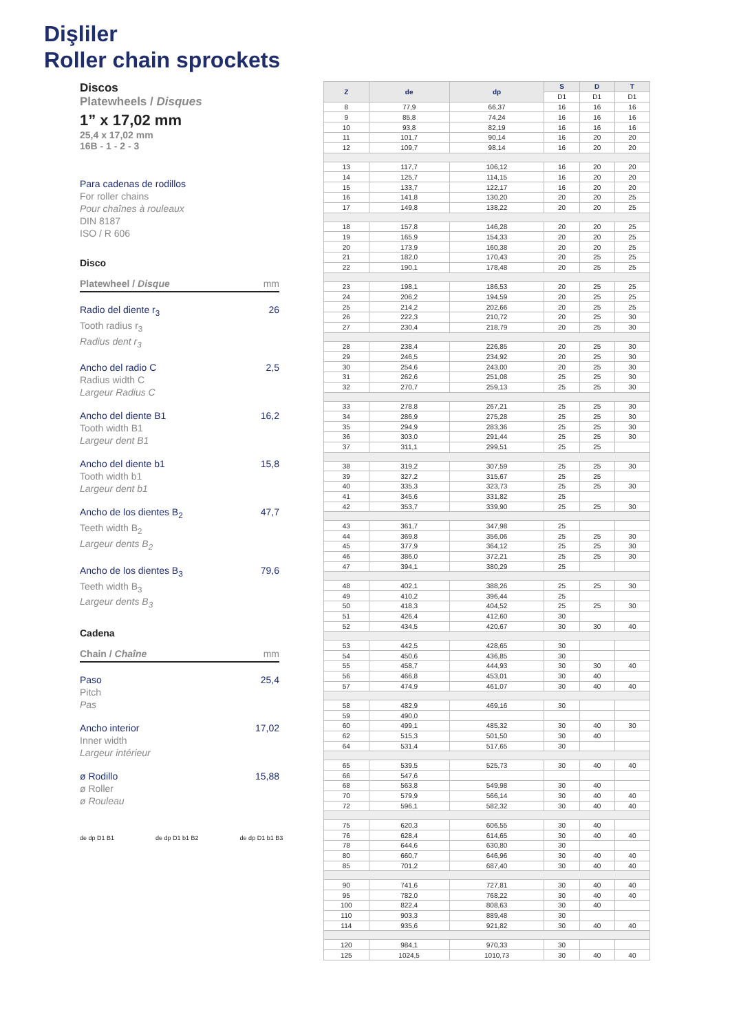Dişliler
Roller chain sprockets
Discos
Platewheels / Disques
1” x 17,02 mm
25,4 x 17,02 mm
16B - 1 - 2 - 3
Para cadenas de rodillos
For roller chains
Pour chaînes à rouleaux
DIN 8187
ISO / R 606
Disco
Platewheel / Disque mm
Radio del diente r<sub>3</sub>
Tooth radius r<sub>3</sub>
Radius dent r<sub>3</sub>
26
Ancho del radio C
Radius width C
Largeur Radius C
2,5
Ancho del diente B1
Tooth width B1
Largeur dent B1
16,2
Ancho del diente b1
Tooth width b1
Largeur dent b1
15,8
Ancho de los dientes B<sub>2</sub>
Teeth width B<sub>2</sub>
Largeur dents B<sub>2</sub>
47,7
Ancho de los dientes B<sub>3</sub>
Teeth width B<sub>3</sub>
Largeur dents B<sub>3</sub>
79,6
Cadena
Chain / Chaîne mm
Paso
Pitch
Pas
25,4
Ancho interior
Inner width
Largeur intérieur
17,02
ø Rodillo
ø Roller
ø Rouleau
15,88
de dp D1 B1 de dp D1 b1 B2 de dp D1 b1 B3
| Z | de | dp | S | D | T |
| --- | --- | --- | --- | --- | --- |
| | | | D1 | D1 | D1 |
| 8 | 77,9 | 66,37 | 16 | 16 | 16 |
| 9 | 85,8 | 74,24 | 16 | 16 | 16 |
| 10 | 93,8 | 82,19 | 16 | 16 | 16 |
| 11 | 101,7 | 90,14 | 16 | 20 | 20 |
| 12 | 109,7 | 98,14 | 16 | 20 | 20 |
| 13 | 117,7 | 106,12 | 16 | 20 | 20 |
| 14 | 125,7 | 114,15 | 16 | 20 | 20 |
| 15 | 133,7 | 122,17 | 16 | 20 | 20 |
| 16 | 141,8 | 130,20 | 20 | 20 | 25 |
| 17 | 149,8 | 138,22 | 20 | 20 | 25 |
| 18 | 157,8 | 146,28 | 20 | 20 | 25 |
| 19 | 165,9 | 154,33 | 20 | 20 | 25 |
| 20 | 173,9 | 160,38 | 20 | 20 | 25 |
| 21 | 182,0 | 170,43 | 20 | 25 | 25 |
| 22 | 190,1 | 178,48 | 20 | 25 | 25 |
| 23 | 198,1 | 186,53 | 20 | 25 | 25 |
| 24 | 206,2 | 194,59 | 20 | 25 | 25 |
| 25 | 214,2 | 202,66 | 20 | 25 | 25 |
| 26 | 222,3 | 210,72 | 20 | 25 | 30 |
| 27 | 230,4 | 218,79 | 20 | 25 | 30 |
| 28 | 238,4 | 226,85 | 20 | 25 | 30 |
| 29 | 246,5 | 234,92 | 20 | 25 | 30 |
| 30 | 254,6 | 243,00 | 20 | 25 | 30 |
| 31 | 262,6 | 251,08 | 25 | 25 | 30 |
| 32 | 270,7 | 259,13 | 25 | 25 | 30 |
| 33 | 278,8 | 267,21 | 25 | 25 | 30 |
| 34 | 286,9 | 275,28 | 25 | 25 | 30 |
| 35 | 294,9 | 283,36 | 25 | 25 | 30 |
| 36 | 303,0 | 291,44 | 25 | 25 | 30 |
| 37 | 311,1 | 299,51 | 25 | 25 | |
| 38 | 319,2 | 307,59 | 25 | 25 | 30 |
| 39 | 327,2 | 315,67 | 25 | 25 | |
| 40 | 335,3 | 323,73 | 25 | 25 | 30 |
| 41 | 345,6 | 331,82 | 25 | | |
| 42 | 353,7 | 339,90 | 25 | 25 | 30 |
| 43 | 361,7 | 347,98 | 25 | | |
| 44 | 369,8 | 356,06 | 25 | 25 | 30 |
| 45 | 377,9 | 364,12 | 25 | 25 | 30 |
| 46 | 386,0 | 372,21 | 25 | 25 | 30 |
| 47 | 394,1 | 380,29 | 25 | | |
| 48 | 402,1 | 388,26 | 25 | 25 | 30 |
| 49 | 410,2 | 396,44 | 25 | | |
| 50 | 418,3 | 404,52 | 25 | 25 | 30 |
| 51 | 426,4 | 412,60 | 30 | | |
| 52 | 434,5 | 420,67 | 30 | 30 | 40 |
| 53 | 442,5 | 428,65 | 30 | | |
| 54 | 450,6 | 436,85 | 30 | | |
| 55 | 458,7 | 444,93 | 30 | 30 | 40 |
| 56 | 466,8 | 453,01 | 30 | 40 | |
| 57 | 474,9 | 461,07 | 30 | 40 | 40 |
| 58 | 482,9 | 469,16 | 30 | | |
| 59 | 490,0 | | | | |
| 60 | 499,1 | 485,32 | 30 | 40 | 30 |
| 62 | 515,3 | 501,50 | 30 | 40 | |
| 64 | 531,4 | 517,65 | 30 | | |
| 65 | 539,5 | 525,73 | 30 | 40 | 40 |
| 66 | 547,6 | | | | |
| 68 | 563,8 | 549,98 | 30 | 40 | |
| 70 | 579,9 | 566,14 | 30 | 40 | 40 |
| 72 | 596,1 | 582,32 | 30 | 40 | 40 |
| 75 | 620,3 | 606,55 | 30 | 40 | |
| 76 | 628,4 | 614,65 | 30 | 40 | 40 |
| 78 | 644,6 | 630,80 | 30 | | |
| 80 | 660,7 | 646,96 | 30 | 40 | 40 |
| 85 | 701,2 | 687,40 | 30 | 40 | 40 |
| 90 | 741,6 | 727,81 | 30 | 40 | 40 |
| 95 | 782,0 | 768,22 | 30 | 40 | 40 |
| 100 | 822,4 | 808,63 | 30 | 40 | |
| 110 | 903,3 | 889,48 | 30 | | |
| 114 | 935,6 | 921,82 | 30 | 40 | 40 |
| 120 | 984,1 | 970,33 | 30 | | |
| 125 | 1024,5 | 1010,73 | 30 | 40 | 40 |